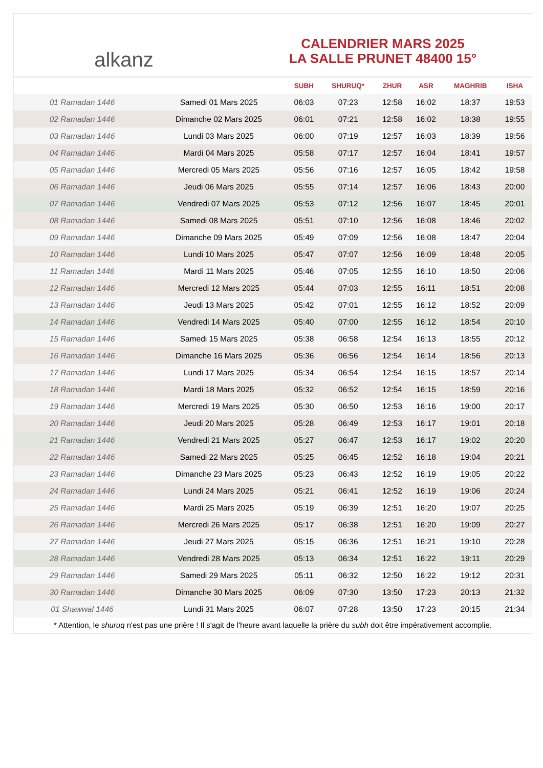al ​ kanz
CALENDRIER MARS 2025
LA SALLE PRUNET 48400 15°
| | | SUBH | SHURUQ* | ZHUR | ASR | MAGHRIB | ISHA |
| --- | --- | --- | --- | --- | --- | --- | --- |
| 01 Ramadan 1446 | Samedi 01 Mars 2025 | 06:03 | 07:23 | 12:58 | 16:02 | 18:37 | 19:53 |
| 02 Ramadan 1446 | Dimanche 02 Mars 2025 | 06:01 | 07:21 | 12:58 | 16:02 | 18:38 | 19:55 |
| 03 Ramadan 1446 | Lundi 03 Mars 2025 | 06:00 | 07:19 | 12:57 | 16:03 | 18:39 | 19:56 |
| 04 Ramadan 1446 | Mardi 04 Mars 2025 | 05:58 | 07:17 | 12:57 | 16:04 | 18:41 | 19:57 |
| 05 Ramadan 1446 | Mercredi 05 Mars 2025 | 05:56 | 07:16 | 12:57 | 16:05 | 18:42 | 19:58 |
| 06 Ramadan 1446 | Jeudi 06 Mars 2025 | 05:55 | 07:14 | 12:57 | 16:06 | 18:43 | 20:00 |
| 07 Ramadan 1446 | Vendredi 07 Mars 2025 | 05:53 | 07:12 | 12:56 | 16:07 | 18:45 | 20:01 |
| 08 Ramadan 1446 | Samedi 08 Mars 2025 | 05:51 | 07:10 | 12:56 | 16:08 | 18:46 | 20:02 |
| 09 Ramadan 1446 | Dimanche 09 Mars 2025 | 05:49 | 07:09 | 12:56 | 16:08 | 18:47 | 20:04 |
| 10 Ramadan 1446 | Lundi 10 Mars 2025 | 05:47 | 07:07 | 12:56 | 16:09 | 18:48 | 20:05 |
| 11 Ramadan 1446 | Mardi 11 Mars 2025 | 05:46 | 07:05 | 12:55 | 16:10 | 18:50 | 20:06 |
| 12 Ramadan 1446 | Mercredi 12 Mars 2025 | 05:44 | 07:03 | 12:55 | 16:11 | 18:51 | 20:08 |
| 13 Ramadan 1446 | Jeudi 13 Mars 2025 | 05:42 | 07:01 | 12:55 | 16:12 | 18:52 | 20:09 |
| 14 Ramadan 1446 | Vendredi 14 Mars 2025 | 05:40 | 07:00 | 12:55 | 16:12 | 18:54 | 20:10 |
| 15 Ramadan 1446 | Samedi 15 Mars 2025 | 05:38 | 06:58 | 12:54 | 16:13 | 18:55 | 20:12 |
| 16 Ramadan 1446 | Dimanche 16 Mars 2025 | 05:36 | 06:56 | 12:54 | 16:14 | 18:56 | 20:13 |
| 17 Ramadan 1446 | Lundi 17 Mars 2025 | 05:34 | 06:54 | 12:54 | 16:15 | 18:57 | 20:14 |
| 18 Ramadan 1446 | Mardi 18 Mars 2025 | 05:32 | 06:52 | 12:54 | 16:15 | 18:59 | 20:16 |
| 19 Ramadan 1446 | Mercredi 19 Mars 2025 | 05:30 | 06:50 | 12:53 | 16:16 | 19:00 | 20:17 |
| 20 Ramadan 1446 | Jeudi 20 Mars 2025 | 05:28 | 06:49 | 12:53 | 16:17 | 19:01 | 20:18 |
| 21 Ramadan 1446 | Vendredi 21 Mars 2025 | 05:27 | 06:47 | 12:53 | 16:17 | 19:02 | 20:20 |
| 22 Ramadan 1446 | Samedi 22 Mars 2025 | 05:25 | 06:45 | 12:52 | 16:18 | 19:04 | 20:21 |
| 23 Ramadan 1446 | Dimanche 23 Mars 2025 | 05:23 | 06:43 | 12:52 | 16:19 | 19:05 | 20:22 |
| 24 Ramadan 1446 | Lundi 24 Mars 2025 | 05:21 | 06:41 | 12:52 | 16:19 | 19:06 | 20:24 |
| 25 Ramadan 1446 | Mardi 25 Mars 2025 | 05:19 | 06:39 | 12:51 | 16:20 | 19:07 | 20:25 |
| 26 Ramadan 1446 | Mercredi 26 Mars 2025 | 05:17 | 06:38 | 12:51 | 16:20 | 19:09 | 20:27 |
| 27 Ramadan 1446 | Jeudi 27 Mars 2025 | 05:15 | 06:36 | 12:51 | 16:21 | 19:10 | 20:28 |
| 28 Ramadan 1446 | Vendredi 28 Mars 2025 | 05:13 | 06:34 | 12:51 | 16:22 | 19:11 | 20:29 |
| 29 Ramadan 1446 | Samedi 29 Mars 2025 | 05:11 | 06:32 | 12:50 | 16:22 | 19:12 | 20:31 |
| 30 Ramadan 1446 | Dimanche 30 Mars 2025 | 06:09 | 07:30 | 13:50 | 17:23 | 20:13 | 21:32 |
| 01 Shawwal 1446 | Lundi 31 Mars 2025 | 06:07 | 07:28 | 13:50 | 17:23 | 20:15 | 21:34 |
* Attention, le shuruq n'est pas une prière ! Il s'agit de l'heure avant laquelle la prière du subh doit être impérativement accomplie.